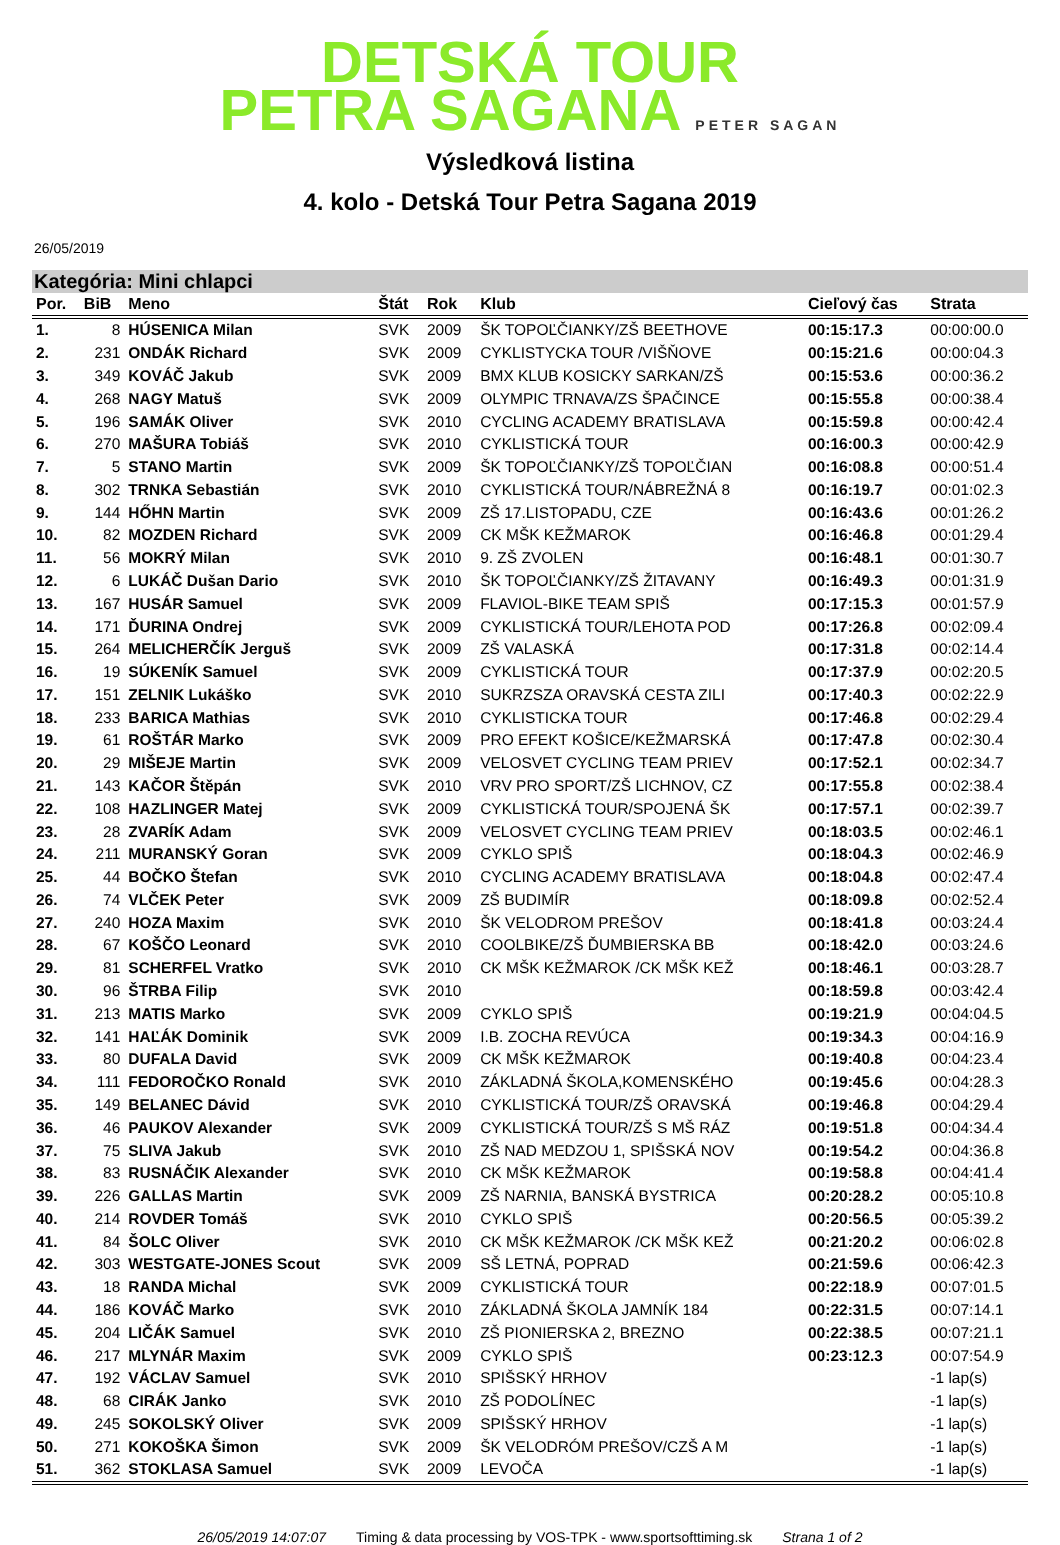DETSKÁ TOUR
PETRA SAGANA PETER SAGAN
Výsledková listina
4. kolo - Detská Tour Petra Sagana 2019
26/05/2019
Kategória: Mini chlapci
| Por. | BiB | Meno | Štát | Rok | Klub | Cieľový čas | Strata |
| --- | --- | --- | --- | --- | --- | --- | --- |
| 1. | 8 | HÚSENICA Milan | SVK | 2009 | ŠK TOPOĽČIANKY/ZŠ BEETHOVE | 00:15:17.3 | 00:00:00.0 |
| 2. | 231 | ONDÁK Richard | SVK | 2009 | CYKLISTYCKA TOUR /VIŠŇOVE | 00:15:21.6 | 00:00:04.3 |
| 3. | 349 | KOVÁČ Jakub | SVK | 2009 | BMX KLUB KOSICKY SARKAN/ZŠ | 00:15:53.6 | 00:00:36.2 |
| 4. | 268 | NAGY Matuš | SVK | 2009 | OLYMPIC TRNAVA/ZS ŠPAČINCE | 00:15:55.8 | 00:00:38.4 |
| 5. | 196 | SAMÁK Oliver | SVK | 2010 | CYCLING ACADEMY BRATISLAVA | 00:15:59.8 | 00:00:42.4 |
| 6. | 270 | MAŠURA Tobiáš | SVK | 2010 | CYKLISTICKÁ TOUR | 00:16:00.3 | 00:00:42.9 |
| 7. | 5 | STANO Martin | SVK | 2009 | ŠK TOPOĽČIANKY/ZŠ TOPOĽČIAN | 00:16:08.8 | 00:00:51.4 |
| 8. | 302 | TRNKA Sebastián | SVK | 2010 | CYKLISTICKÁ TOUR/NÁBREŽNÁ 8 | 00:16:19.7 | 00:01:02.3 |
| 9. | 144 | HŐHN Martin | SVK | 2009 | ZŠ 17.LISTOPADU, CZE | 00:16:43.6 | 00:01:26.2 |
| 10. | 82 | MOZDEN Richard | SVK | 2009 | CK MŠK KEŽMAROK | 00:16:46.8 | 00:01:29.4 |
| 11. | 56 | MOKRÝ Milan | SVK | 2010 | 9. ZŠ ZVOLEN | 00:16:48.1 | 00:01:30.7 |
| 12. | 6 | LUKÁČ Dušan Dario | SVK | 2010 | ŠK TOPOĽČIANKY/ZŠ ŽITAVANY | 00:16:49.3 | 00:01:31.9 |
| 13. | 167 | HUSÁR Samuel | SVK | 2009 | FLAVIOL-BIKE TEAM SPIŠ | 00:17:15.3 | 00:01:57.9 |
| 14. | 171 | ĎURINA Ondrej | SVK | 2009 | CYKLISTICKÁ TOUR/LEHOTA POD | 00:17:26.8 | 00:02:09.4 |
| 15. | 264 | MELICHERČÍK Jerguš | SVK | 2009 | ZŠ VALASKÁ | 00:17:31.8 | 00:02:14.4 |
| 16. | 19 | SÚKENÍK Samuel | SVK | 2009 | CYKLISTICKÁ TOUR | 00:17:37.9 | 00:02:20.5 |
| 17. | 151 | ZELNIK Lukáško | SVK | 2010 | SUKRZSZA ORAVSKÁ CESTA ZILI | 00:17:40.3 | 00:02:22.9 |
| 18. | 233 | BARICA Mathias | SVK | 2010 | CYKLISTICKA TOUR | 00:17:46.8 | 00:02:29.4 |
| 19. | 61 | ROŠTÁR Marko | SVK | 2009 | PRO EFEKT KOŠICE/KEŽMARSKÁ | 00:17:47.8 | 00:02:30.4 |
| 20. | 29 | MIŠEJE Martin | SVK | 2009 | VELOSVET CYCLING TEAM PRIEV | 00:17:52.1 | 00:02:34.7 |
| 21. | 143 | KAČOR Štěpán | SVK | 2010 | VRV PRO SPORT/ZŠ LICHNOV, CZ | 00:17:55.8 | 00:02:38.4 |
| 22. | 108 | HAZLINGER Matej | SVK | 2009 | CYKLISTICKÁ TOUR/SPOJENÁ ŠK | 00:17:57.1 | 00:02:39.7 |
| 23. | 28 | ZVARÍK Adam | SVK | 2009 | VELOSVET CYCLING TEAM PRIEV | 00:18:03.5 | 00:02:46.1 |
| 24. | 211 | MURANSKÝ Goran | SVK | 2009 | CYKLO SPIŠ | 00:18:04.3 | 00:02:46.9 |
| 25. | 44 | BOČKO Štefan | SVK | 2010 | CYCLING ACADEMY BRATISLAVA | 00:18:04.8 | 00:02:47.4 |
| 26. | 74 | VLČEK Peter | SVK | 2009 | ZŠ BUDIMÍR | 00:18:09.8 | 00:02:52.4 |
| 27. | 240 | HOZA Maxim | SVK | 2010 | ŠK VELODROM PREŠOV | 00:18:41.8 | 00:03:24.4 |
| 28. | 67 | KOŠČO Leonard | SVK | 2010 | COOLBIKE/ZŠ ĎUMBIERSKA BB | 00:18:42.0 | 00:03:24.6 |
| 29. | 81 | SCHERFEL Vratko | SVK | 2010 | CK MŠK KEŽMAROK /CK MŠK KEŽ | 00:18:46.1 | 00:03:28.7 |
| 30. | 96 | ŠTRBA Filip | SVK | 2010 | | 00:18:59.8 | 00:03:42.4 |
| 31. | 213 | MATIS Marko | SVK | 2009 | CYKLO SPIŠ | 00:19:21.9 | 00:04:04.5 |
| 32. | 141 | HAĽÁK Dominik | SVK | 2009 | I.B. ZOCHA REVÚCA | 00:19:34.3 | 00:04:16.9 |
| 33. | 80 | DUFALA David | SVK | 2009 | CK MŠK KEŽMAROK | 00:19:40.8 | 00:04:23.4 |
| 34. | 111 | FEDOROČKO Ronald | SVK | 2010 | ZÁKLADNÁ ŠKOLA,KOMENSKÉHO | 00:19:45.6 | 00:04:28.3 |
| 35. | 149 | BELANEC Dávid | SVK | 2010 | CYKLISTICKÁ TOUR/ZŠ ORAVSKÁ | 00:19:46.8 | 00:04:29.4 |
| 36. | 46 | PAUKOV Alexander | SVK | 2009 | CYKLISTICKÁ TOUR/ZŠ S MŠ RÁZ | 00:19:51.8 | 00:04:34.4 |
| 37. | 75 | SLIVA Jakub | SVK | 2010 | ZŠ NAD MEDZOU 1, SPIŠSKÁ NOV | 00:19:54.2 | 00:04:36.8 |
| 38. | 83 | RUSNÁČIK Alexander | SVK | 2010 | CK MŠK KEŽMAROK | 00:19:58.8 | 00:04:41.4 |
| 39. | 226 | GALLAS Martin | SVK | 2009 | ZŠ NARNIA, BANSKÁ BYSTRICA | 00:20:28.2 | 00:05:10.8 |
| 40. | 214 | ROVDER Tomáš | SVK | 2010 | CYKLO SPIŠ | 00:20:56.5 | 00:05:39.2 |
| 41. | 84 | ŠOLC Oliver | SVK | 2010 | CK MŠK KEŽMAROK /CK MŠK KEŽ | 00:21:20.2 | 00:06:02.8 |
| 42. | 303 | WESTGATE-JONES Scout | SVK | 2009 | SŠ LETNÁ, POPRAD | 00:21:59.6 | 00:06:42.3 |
| 43. | 18 | RANDA Michal | SVK | 2009 | CYKLISTICKÁ TOUR | 00:22:18.9 | 00:07:01.5 |
| 44. | 186 | KOVÁČ Marko | SVK | 2010 | ZÁKLADNÁ ŠKOLA JAMNÍK 184 | 00:22:31.5 | 00:07:14.1 |
| 45. | 204 | LIČÁK Samuel | SVK | 2010 | ZŠ PIONIERSKA 2, BREZNO | 00:22:38.5 | 00:07:21.1 |
| 46. | 217 | MLYNÁR Maxim | SVK | 2009 | CYKLO SPIŠ | 00:23:12.3 | 00:07:54.9 |
| 47. | 192 | VÁCLAV Samuel | SVK | 2010 | SPIŠSKÝ HRHOV | | -1 lap(s) |
| 48. | 68 | CIRÁK Janko | SVK | 2010 | ZŠ PODOLÍNEC | | -1 lap(s) |
| 49. | 245 | SOKOLSKÝ Oliver | SVK | 2009 | SPIŠSKÝ HRHOV | | -1 lap(s) |
| 50. | 271 | KOKOŠKA Šimon | SVK | 2009 | ŠK VELODRÓM PREŠOV/CZŠ A M | | -1 lap(s) |
| 51. | 362 | STOKLASA Samuel | SVK | 2009 | LEVOČA | | -1 lap(s) |
26/05/2019 14:07:07 Timing & data processing by VOS-TPK - www.sportsofttiming.sk Strana 1 of 2